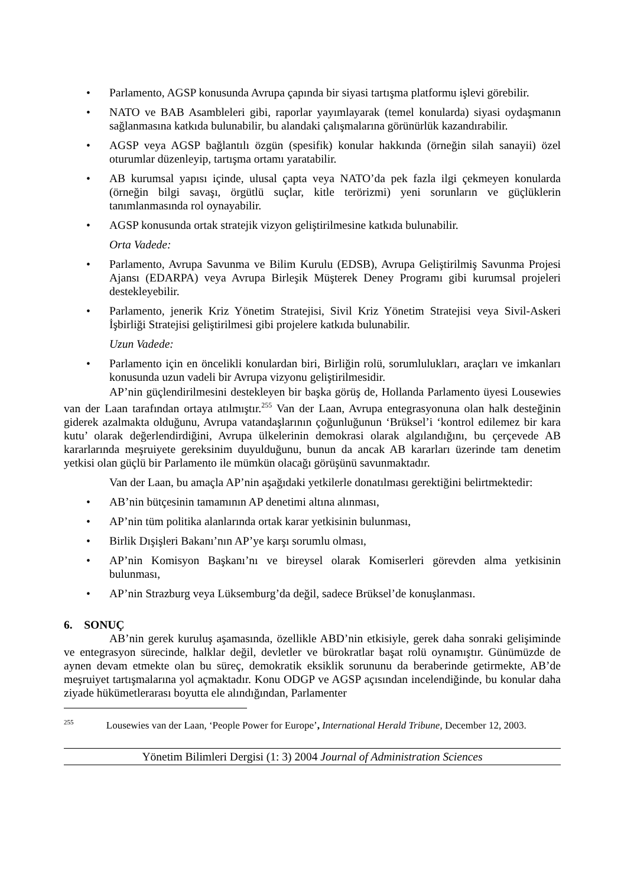• Parlamento, AGSP konusunda Avrupa çapında bir siyasi tartışma platformu işlevi görebilir.
• NATO ve BAB Asambleleri gibi, raporlar yayımlayarak (temel konularda) siyasi oydaşmanın sağlanmasına katkıda bulunabilir, bu alandaki çalışmalarına görünürlük kazandırabilir.
• AGSP veya AGSP bağlantılı özgün (spesifik) konular hakkında (örneğin silah sanayii) özel oturumlar düzenleyip, tartışma ortamı yaratabilir.
• AB kurumsal yapısı içinde, ulusal çapta veya NATO’da pek fazla ilgi çekmeyen konularda (örneğin bilgi savaşı, örgütlü suçlar, kitle terörizmi) yeni sorunların ve güçlüklerin tanımlanmasında rol oynayabilir.
• AGSP konusunda ortak stratejik vizyon geliştirilmesine katkıda bulunabilir.
Orta Vadede:
• Parlamento, Avrupa Savunma ve Bilim Kurulu (EDSB), Avrupa Geliştirilmiş Savunma Projesi Ajansı (EDARPA) veya Avrupa Birleşik Müşterek Deney Programı gibi kurumsal projeleri destekleyebilir.
• Parlamento, jenerik Kriz Yönetim Stratejisi, Sivil Kriz Yönetim Stratejisi veya Sivil-Askeri İşbirliği Stratejisi geliştirilmesi gibi projelere katkıda bulunabilir.
Uzun Vadede:
• Parlamento için en öncelikli konulardan biri, Birliğin rolü, sorumlulukları, araçları ve imkanları konusunda uzun vadeli bir Avrupa vizyonu geliştirilmesidir.
AP’nin güçlendirilmesini destekleyen bir başka görüş de, Hollanda Parlamento üyesi Lousewies van der Laan tarafından ortaya atılmıştır.<sup>255</sup> Van der Laan, Avrupa entegrasyonuna olan halk desteğinin giderek azalmakta olduğunu, Avrupa vatandaşlarının çoğunluğunun ‘Brüksel’i ‘kontrol edilemez bir kara kutu’ olarak değerlendirdiğini, Avrupa ülkelerinin demokrasi olarak algılandığını, bu çerçevede AB kararlarında meşruiyete gereksinim duyulduğunu, bunun da ancak AB kararları üzerinde tam denetim yetkisi olan güçlü bir Parlamento ile mümkün olacağı görüşünü savunmaktadır.
Van der Laan, bu amaçla AP’nin aşağıdaki yetkilerle donatılması gerektiğini belirtmektedir:
• AB’nin bütçesinin tamamının AP denetimi altına alınması,
• AP’nin tüm politika alanlarında ortak karar yetkisinin bulunması,
• Birlik Dışişleri Bakanı’nın AP’ye karşı sorumlu olması,
• AP’nin Komisyon Başkanı’nı ve bireysel olarak Komiserleri görevden alma yetkisinin bulunması,
• AP’nin Strazburg veya Lüksemburg’da değil, sadece Brüksel’de konuşlanması.
6. SONUÇ
AB’nin gerek kuruluş aşamasında, özellikle ABD’nin etkisiyle, gerek daha sonraki gelişiminde ve entegrasyon sürecinde, halklar değil, devletler ve bürokratlar başat rolü oynamıştır. Günümüzde de aynen devam etmekte olan bu süreç, demokratik eksiklik sorununu da beraberinde getirmekte, AB’de meşruiyet tartışmalarına yol açmaktadır. Konu ODGP ve AGSP açısından incelendiğinde, bu konular daha ziyade hükümetlerarası boyutta ele alındığından, Parlamenter
<sup>255</sup> Lousewies van der Laan, ‘People Power for Europe’, International Herald Tribune, December 12, 2003.
Yönetim Bilimleri Dergisi (1: 3) 2004 Journal of Administration Sciences